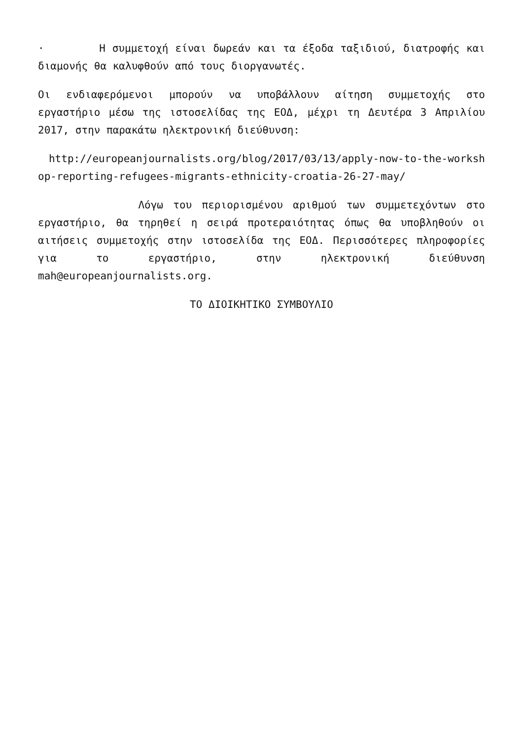· Η συμμετοχή είναι δωρεάν και τα έξοδα ταξιδιού, διατροφής και διαμονής θα καλυφθούν από τους διοργανωτές.
Οι ενδιαφερόμενοι μπορούν να υποβάλλουν αίτηση συμμετοχής στο εργαστήριο μέσω της ιστοσελίδας της ΕΟΔ, μέχρι τη Δευτέρα 3 Απριλίου 2017, στην παρακάτω ηλεκτρονική διεύθυνση:
http://europeanjournalists.org/blog/2017/03/13/apply-now-to-the-workshop-reporting-refugees-migrants-ethnicity-croatia-26-27-may/
Λόγω του περιορισμένου αριθμού των συμμετεχόντων στο εργαστήριο, θα τηρηθεί η σειρά προτεραιότητας όπως θα υποβληθούν οι αιτήσεις συμμετοχής στην ιστοσελίδα της ΕΟΔ. Περισσότερες πληροφορίες για το εργαστήριο, στην ηλεκτρονική διεύθυνση mah@europeanjournalists.org.
ΤΟ ΔΙΟΙΚΗΤΙΚΟ ΣΥΜΒΟΥΛΙΟ